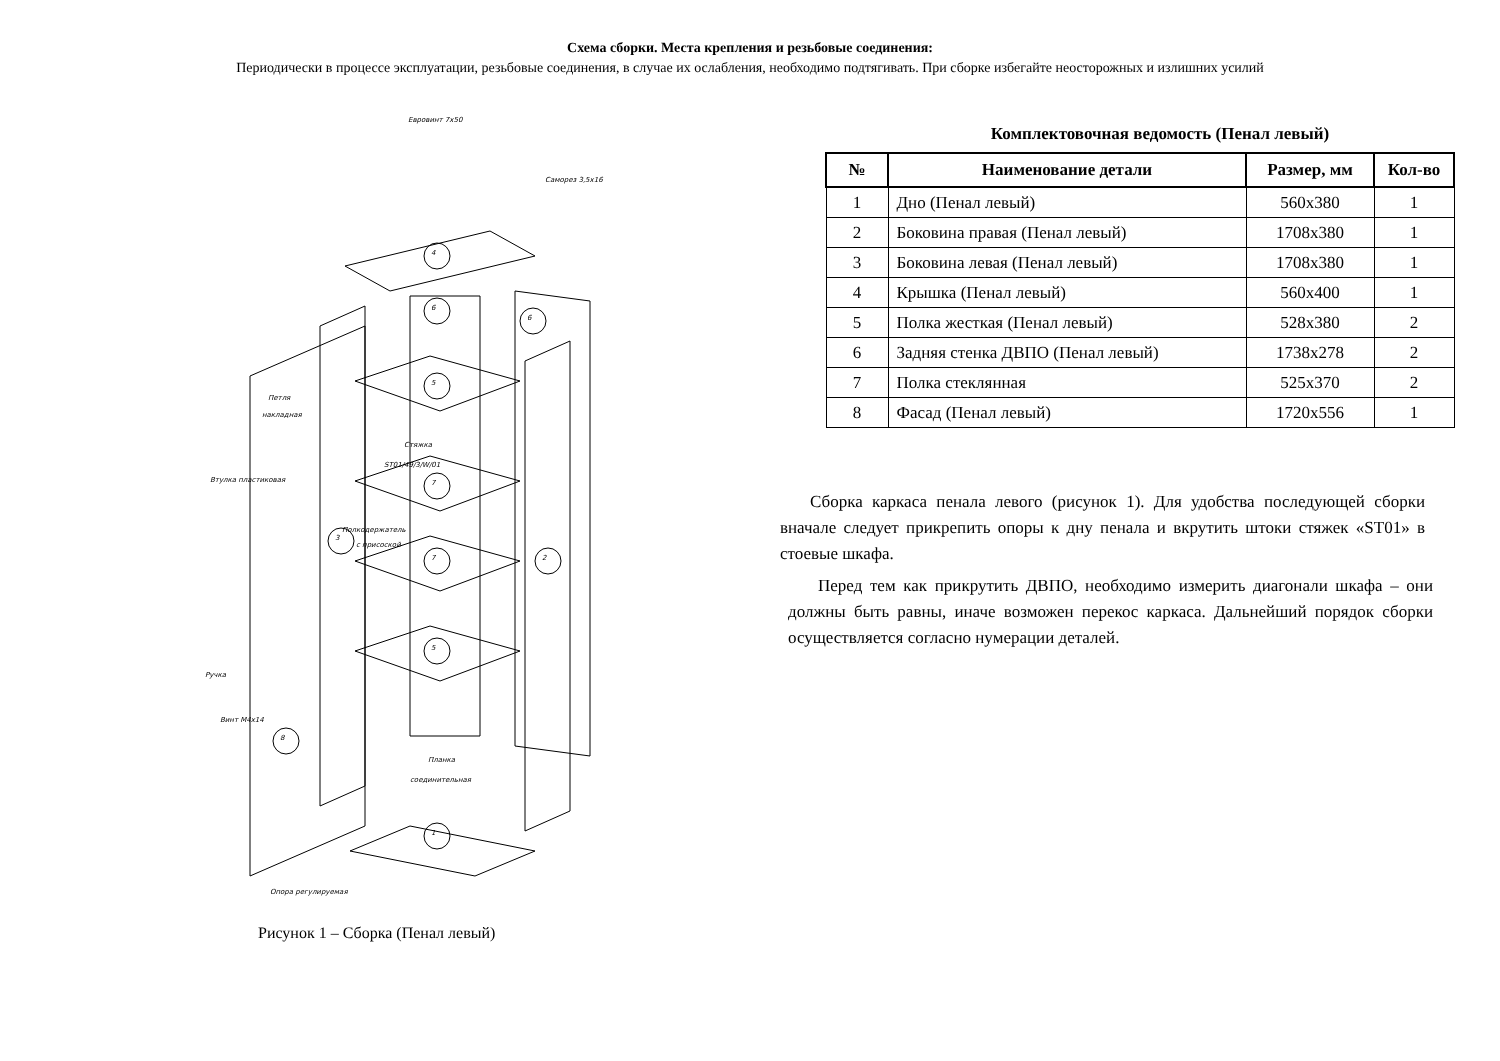Схема сборки. Места крепления и резьбовые соединения:
Периодически в процессе эксплуатации, резьбовые соединения, в случае их ослабления, необходимо подтягивать. При сборке избегайте неосторожных и излишних усилий
Евровинт 7х50
Саморез 3,5х16
4
6
6
Петля
накладная
5
Стяжка
ST01/49/3/W/01
Втулка пластиковая 7
Полкодержатель
с присоской
3
7 2
Ручка
5
Винт М4х14
8
Планка
соединительная
1
Опора регулируемая
Рисунок 1 – Сборка (Пенал левый)
Комплектовочная ведомость (Пенал левый)
| № | Наименование детали | Размер, мм | Кол-во |
| --- | --- | --- | --- |
| 1 | Дно (Пенал левый) | 560x380 | 1 |
| 2 | Боковина правая (Пенал левый) | 1708x380 | 1 |
| 3 | Боковина левая (Пенал левый) | 1708x380 | 1 |
| 4 | Крышка (Пенал левый) | 560x400 | 1 |
| 5 | Полка жесткая (Пенал левый) | 528x380 | 2 |
| 6 | Задняя стенка ДВПО (Пенал левый) | 1738x278 | 2 |
| 7 | Полка стеклянная | 525x370 | 2 |
| 8 | Фасад (Пенал левый) | 1720x556 | 1 |
Сборка каркаса пенала левого (рисунок 1). Для удобства последующей сборки вначале следует прикрепить опоры к дну пенала и вкрутить штоки стяжек «ST01» в стоевые шкафа.
Перед тем как прикрутить ДВПО, необходимо измерить диагонали шкафа – они должны быть равны, иначе возможен перекос каркаса. Дальнейший порядок сборки осуществляется согласно нумерации деталей.